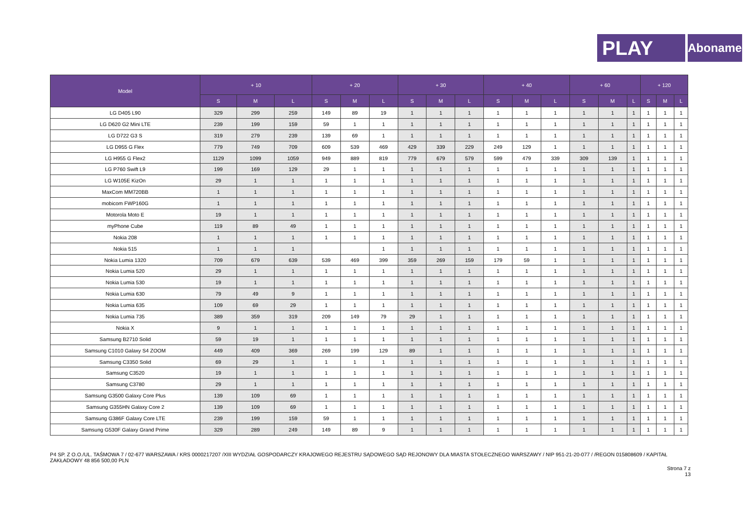PLAY
Abonament
| Model | + 10 | | | + 20 | | | + 30 | | | + 40 | | | + 60 | | | + 120 | | |
| --- | --- | --- | --- | --- | --- | --- | --- | --- | --- | --- | --- | --- | --- | --- | --- | --- | --- | --- |
| | S | M | L | S | M | L | S | M | L | S | M | L | S | M | L | S | M | L |
| LG D405 L90 | 329 | 299 | 259 | 149 | 89 | 19 | 1 | 1 | 1 | 1 | 1 | 1 | 1 | 1 | 1 | 1 | 1 | 1 |
| LG D620 G2 Mini LTE | 239 | 199 | 159 | 59 | 1 | 1 | 1 | 1 | 1 | 1 | 1 | 1 | 1 | 1 | 1 | 1 | 1 | 1 |
| LG D722 G3 S | 319 | 279 | 239 | 139 | 69 | 1 | 1 | 1 | 1 | 1 | 1 | 1 | 1 | 1 | 1 | 1 | 1 | 1 |
| LG D955 G Flex | 779 | 749 | 709 | 609 | 539 | 469 | 429 | 339 | 229 | 249 | 129 | 1 | 1 | 1 | 1 | 1 | 1 | 1 |
| LG H955 G Flex2 | 1129 | 1099 | 1059 | 949 | 889 | 819 | 779 | 679 | 579 | 599 | 479 | 339 | 309 | 139 | 1 | 1 | 1 | 1 |
| LG P760 Swift L9 | 199 | 169 | 129 | 29 | 1 | 1 | 1 | 1 | 1 | 1 | 1 | 1 | 1 | 1 | 1 | 1 | 1 | 1 |
| LG W105E KizOn | 29 | 1 | 1 | 1 | 1 | 1 | 1 | 1 | 1 | 1 | 1 | 1 | 1 | 1 | 1 | 1 | 1 | 1 |
| MaxCom MM720BB | 1 | 1 | 1 | 1 | 1 | 1 | 1 | 1 | 1 | 1 | 1 | 1 | 1 | 1 | 1 | 1 | 1 | 1 |
| mobicom FWP160G | 1 | 1 | 1 | 1 | 1 | 1 | 1 | 1 | 1 | 1 | 1 | 1 | 1 | 1 | 1 | 1 | 1 | 1 |
| Motorola Moto E | 19 | 1 | 1 | 1 | 1 | 1 | 1 | 1 | 1 | 1 | 1 | 1 | 1 | 1 | 1 | 1 | 1 | 1 |
| myPhone Cube | 119 | 89 | 49 | 1 | 1 | 1 | 1 | 1 | 1 | 1 | 1 | 1 | 1 | 1 | 1 | 1 | 1 | 1 |
| Nokia 208 | 1 | 1 | 1 | 1 | 1 | 1 | 1 | 1 | 1 | 1 | 1 | 1 | 1 | 1 | 1 | 1 | 1 | 1 |
| Nokia 515 | 1 | 1 | 1 | | | 1 | 1 | 1 | 1 | 1 | 1 | 1 | 1 | 1 | 1 | 1 | 1 | 1 |
| Nokia Lumia 1320 | 709 | 679 | 639 | 539 | 469 | 399 | 359 | 269 | 159 | 179 | 59 | 1 | 1 | 1 | 1 | 1 | 1 | 1 |
| Nokia Lumia 520 | 29 | 1 | 1 | 1 | 1 | 1 | 1 | 1 | 1 | 1 | 1 | 1 | 1 | 1 | 1 | 1 | 1 | 1 |
| Nokia Lumia 530 | 19 | 1 | 1 | 1 | 1 | 1 | 1 | 1 | 1 | 1 | 1 | 1 | 1 | 1 | 1 | 1 | 1 | 1 |
| Nokia Lumia 630 | 79 | 49 | 9 | 1 | 1 | 1 | 1 | 1 | 1 | 1 | 1 | 1 | 1 | 1 | 1 | 1 | 1 | 1 |
| Nokia Lumia 635 | 109 | 69 | 29 | 1 | 1 | 1 | 1 | 1 | 1 | 1 | 1 | 1 | 1 | 1 | 1 | 1 | 1 | 1 |
| Nokia Lumia 735 | 389 | 359 | 319 | 209 | 149 | 79 | 29 | 1 | 1 | 1 | 1 | 1 | 1 | 1 | 1 | 1 | 1 | 1 |
| Nokia X | 9 | 1 | 1 | 1 | 1 | 1 | 1 | 1 | 1 | 1 | 1 | 1 | 1 | 1 | 1 | 1 | 1 | 1 |
| Samsung B2710 Solid | 59 | 19 | 1 | 1 | 1 | 1 | 1 | 1 | 1 | 1 | 1 | 1 | 1 | 1 | 1 | 1 | 1 | 1 |
| Samsung C1010 Galaxy S4 ZOOM | 449 | 409 | 369 | 269 | 199 | 129 | 89 | 1 | 1 | 1 | 1 | 1 | 1 | 1 | 1 | 1 | 1 | 1 |
| Samsung C3350 Solid | 69 | 29 | 1 | 1 | 1 | 1 | 1 | 1 | 1 | 1 | 1 | 1 | 1 | 1 | 1 | 1 | 1 | 1 |
| Samsung C3520 | 19 | 1 | 1 | 1 | 1 | 1 | 1 | 1 | 1 | 1 | 1 | 1 | 1 | 1 | 1 | 1 | 1 | 1 |
| Samsung C3780 | 29 | 1 | 1 | 1 | 1 | 1 | 1 | 1 | 1 | 1 | 1 | 1 | 1 | 1 | 1 | 1 | 1 | 1 |
| Samsung G3500 Galaxy Core Plus | 139 | 109 | 69 | 1 | 1 | 1 | 1 | 1 | 1 | 1 | 1 | 1 | 1 | 1 | 1 | 1 | 1 | 1 |
| Samsung G355HN Galaxy Core 2 | 139 | 109 | 69 | 1 | 1 | 1 | 1 | 1 | 1 | 1 | 1 | 1 | 1 | 1 | 1 | 1 | 1 | 1 |
| Samsung G386F Galaxy Core LTE | 239 | 199 | 159 | 59 | 1 | 1 | 1 | 1 | 1 | 1 | 1 | 1 | 1 | 1 | 1 | 1 | 1 | 1 |
| Samsung G530F Galaxy Grand Prime | 329 | 289 | 249 | 149 | 89 | 9 | 1 | 1 | 1 | 1 | 1 | 1 | 1 | 1 | 1 | 1 | 1 | 1 |
P4 SP. Z O.O./UL. TAŚMOWA 7 / 02-677 WARSZAWA / KRS 0000217207 /XIII WYDZIAŁ GOSPODARCZY KRAJOWEGO REJESTRU SĄDOWEGO SĄD REJONOWY DLA MIASTA STOŁECZNEGO WARSZAWY / NIP 951-21-20-077 / /REGON 015808609 / KAPITAŁ ZAKŁADOWY 48 856 500,00 PLN
Strona 7 z
13